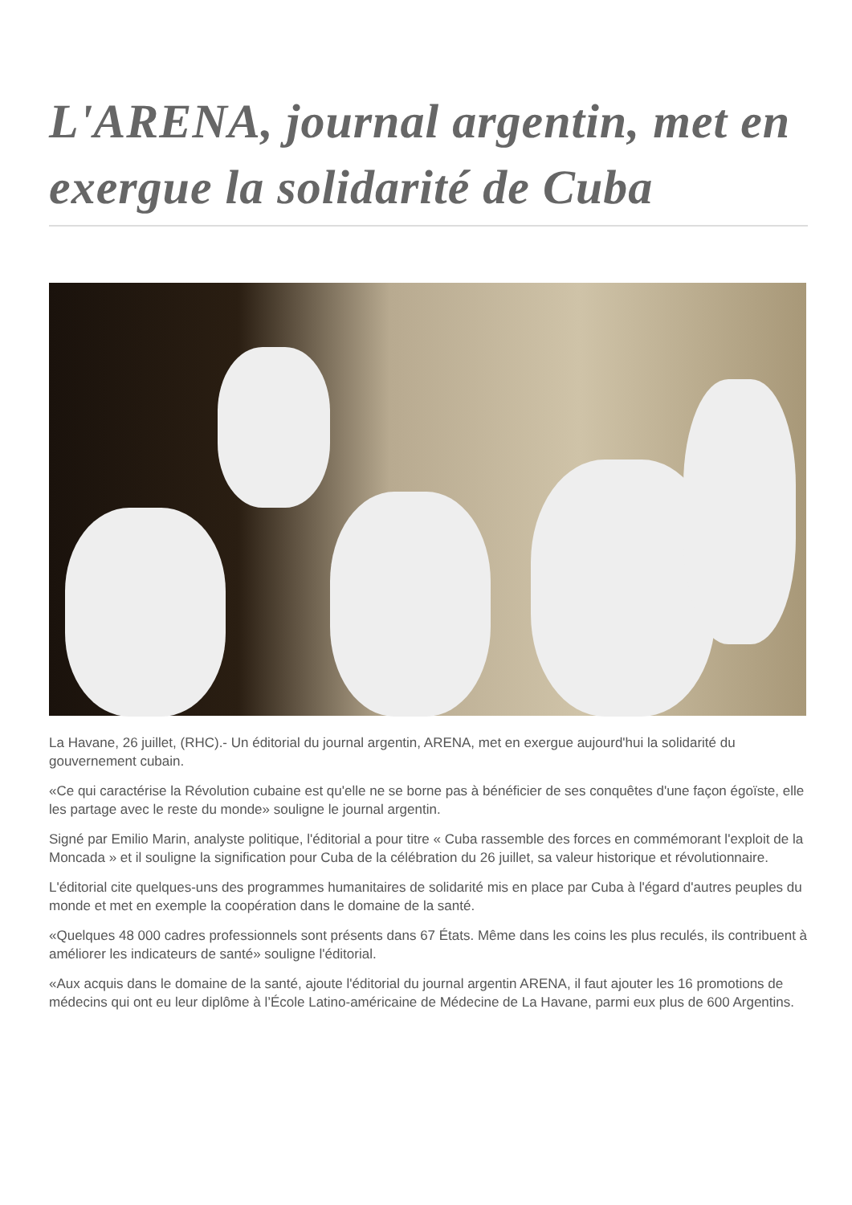L'ARENA, journal argentin, met en exergue la solidarité de Cuba
La Havane, 26 juillet, (RHC).- Un éditorial du journal argentin, ARENA, met en exergue aujourd'hui la solidarité du gouvernement cubain.
«Ce qui caractérise la Révolution cubaine est qu'elle ne se borne pas à bénéficier de ses conquêtes d'une façon égoïste, elle les partage avec le reste du monde» souligne le journal argentin.
Signé par Emilio Marin, analyste politique, l'éditorial a pour titre « Cuba rassemble des forces en commémorant l'exploit de la Moncada » et il souligne la signification pour Cuba de la célébration du 26 juillet, sa valeur historique et révolutionnaire.
L'éditorial cite quelques-uns des programmes humanitaires de solidarité mis en place par Cuba à l'égard d'autres peuples du monde et met en exemple la coopération dans le domaine de la santé.
«Quelques 48 000 cadres professionnels sont présents dans 67 États. Même dans les coins les plus reculés, ils contribuent à améliorer les indicateurs de santé» souligne l'éditorial.
«Aux acquis dans le domaine de la santé, ajoute l'éditorial du journal argentin ARENA, il faut ajouter les 16 promotions de médecins qui ont eu leur diplôme à l’École Latino-américaine de Médecine de La Havane, parmi eux plus de 600 Argentins.